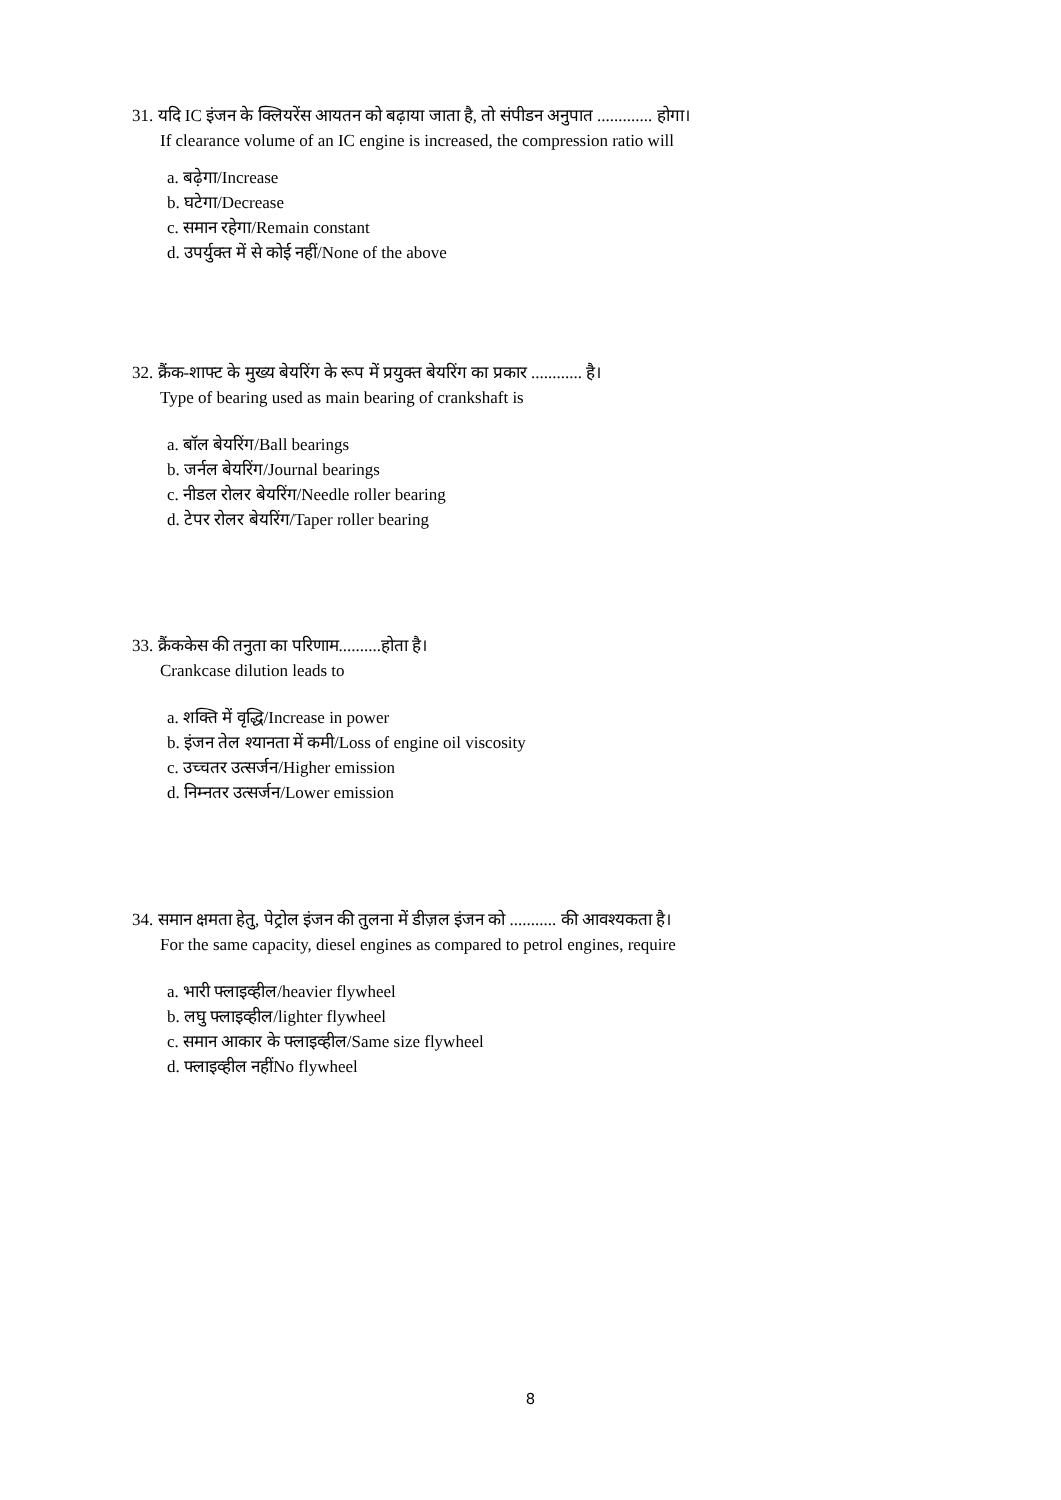31. यदि IC इंजन के क्लियरेंस आयतन को बढ़ाया जाता है, तो संपीडन अनुपात ............. होगा।
If clearance volume of an IC engine is increased, the compression ratio will
a. बढ़ेगा/Increase
b. घटेगा/Decrease
c. समान रहेगा/Remain constant
d. उपर्युक्त में से कोई नहीं/None of the above
32. क्रैंक-शाफ्ट के मुख्य बेयरिंग के रूप में प्रयुक्त बेयरिंग का प्रकार ............ है।
Type of bearing used as main bearing of crankshaft is
a. बॉल बेयरिंग/Ball bearings
b. जर्नल बेयरिंग/Journal bearings
c. नीडल रोलर बेयरिंग/Needle roller bearing
d. टेपर रोलर बेयरिंग/Taper roller bearing
33. क्रैंककेस की तनुता का परिणाम..........होता है।
Crankcase dilution leads to
a. शक्ति में वृद्धि/Increase in power
b. इंजन तेल श्यानता में कमी/Loss of engine oil viscosity
c. उच्चतर उत्सर्जन/Higher emission
d. निम्नतर उत्सर्जन/Lower emission
34. समान क्षमता हेतु, पेट्रोल इंजन की तुलना में डीज़ल इंजन को ........... की आवश्यकता है।
For the same capacity, diesel engines as compared to petrol engines, require
a. भारी फ्लाइव्हील/heavier flywheel
b. लघु फ्लाइव्हील/lighter flywheel
c. समान आकार के फ्लाइव्हील/Same size flywheel
d. फ्लाइव्हील नहींNo flywheel
8